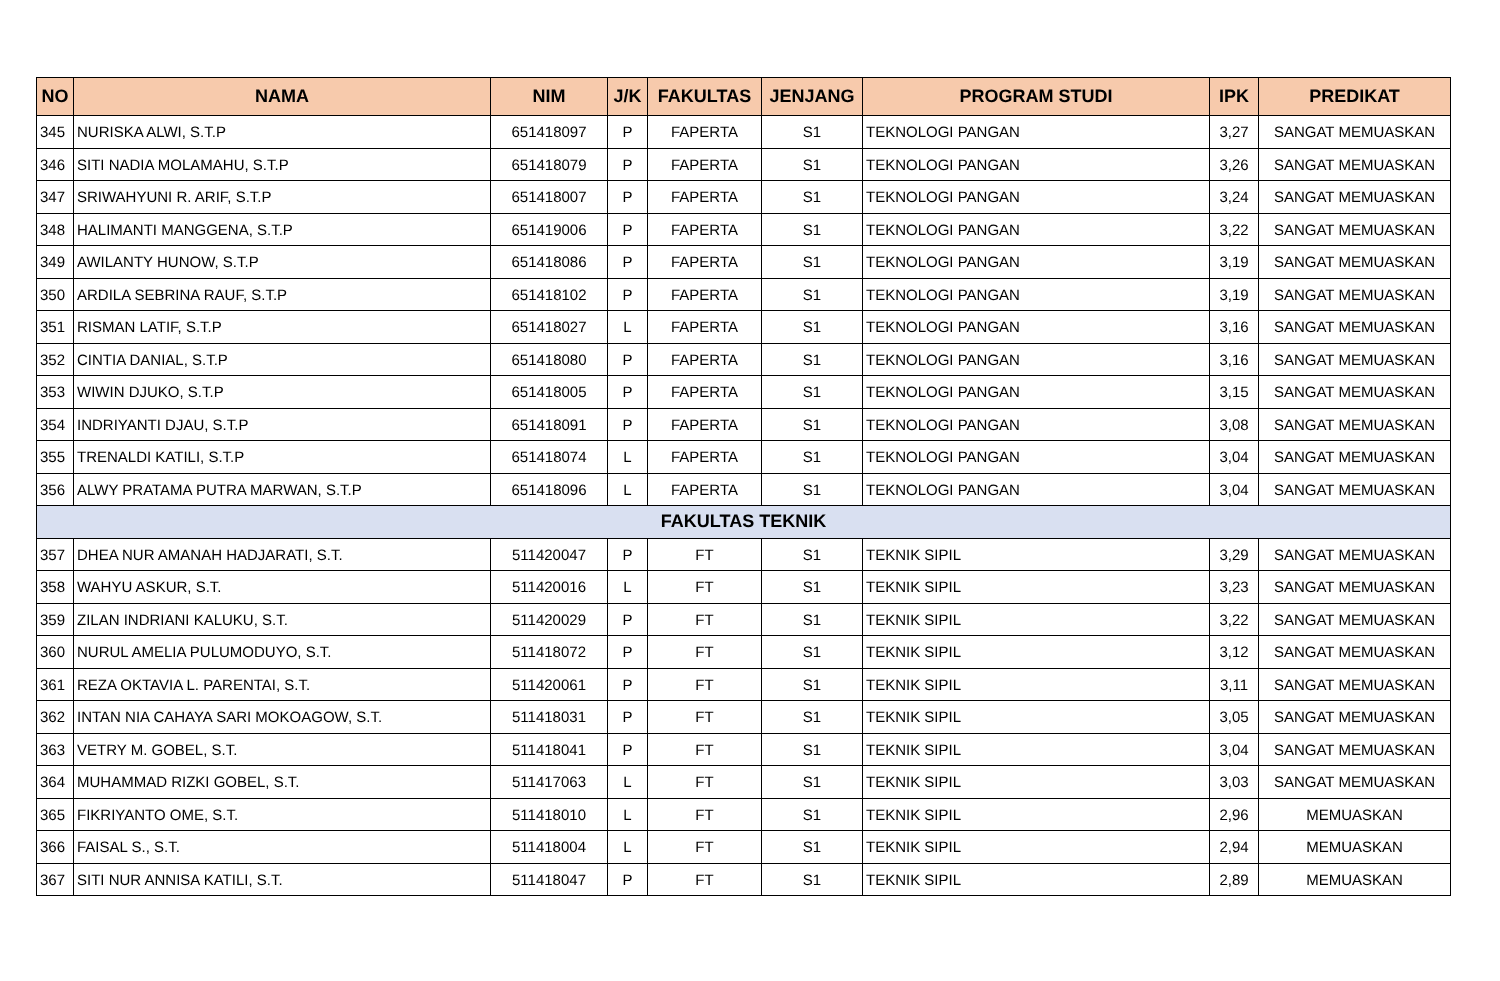| NO | NAMA | NIM | J/K | FAKULTAS | JENJANG | PROGRAM STUDI | IPK | PREDIKAT |
| --- | --- | --- | --- | --- | --- | --- | --- | --- |
| 345 | NURISKA ALWI, S.T.P | 651418097 | P | FAPERTA | S1 | TEKNOLOGI PANGAN | 3,27 | SANGAT MEMUASKAN |
| 346 | SITI NADIA MOLAMAHU, S.T.P | 651418079 | P | FAPERTA | S1 | TEKNOLOGI PANGAN | 3,26 | SANGAT MEMUASKAN |
| 347 | SRIWAHYUNI R. ARIF, S.T.P | 651418007 | P | FAPERTA | S1 | TEKNOLOGI PANGAN | 3,24 | SANGAT MEMUASKAN |
| 348 | HALIMANTI MANGGENA, S.T.P | 651419006 | P | FAPERTA | S1 | TEKNOLOGI PANGAN | 3,22 | SANGAT MEMUASKAN |
| 349 | AWILANTY HUNOW, S.T.P | 651418086 | P | FAPERTA | S1 | TEKNOLOGI PANGAN | 3,19 | SANGAT MEMUASKAN |
| 350 | ARDILA SEBRINA RAUF, S.T.P | 651418102 | P | FAPERTA | S1 | TEKNOLOGI PANGAN | 3,19 | SANGAT MEMUASKAN |
| 351 | RISMAN LATIF, S.T.P | 651418027 | L | FAPERTA | S1 | TEKNOLOGI PANGAN | 3,16 | SANGAT MEMUASKAN |
| 352 | CINTIA DANIAL, S.T.P | 651418080 | P | FAPERTA | S1 | TEKNOLOGI PANGAN | 3,16 | SANGAT MEMUASKAN |
| 353 | WIWIN DJUKO, S.T.P | 651418005 | P | FAPERTA | S1 | TEKNOLOGI PANGAN | 3,15 | SANGAT MEMUASKAN |
| 354 | INDRIYANTI DJAU, S.T.P | 651418091 | P | FAPERTA | S1 | TEKNOLOGI PANGAN | 3,08 | SANGAT MEMUASKAN |
| 355 | TRENALDI KATILI, S.T.P | 651418074 | L | FAPERTA | S1 | TEKNOLOGI PANGAN | 3,04 | SANGAT MEMUASKAN |
| 356 | ALWY PRATAMA PUTRA MARWAN, S.T.P | 651418096 | L | FAPERTA | S1 | TEKNOLOGI PANGAN | 3,04 | SANGAT MEMUASKAN |
| FAKULTAS TEKNIK | | | | | | | | |
| 357 | DHEA NUR AMANAH HADJARATI, S.T. | 511420047 | P | FT | S1 | TEKNIK SIPIL | 3,29 | SANGAT MEMUASKAN |
| 358 | WAHYU ASKUR, S.T. | 511420016 | L | FT | S1 | TEKNIK SIPIL | 3,23 | SANGAT MEMUASKAN |
| 359 | ZILAN INDRIANI KALUKU, S.T. | 511420029 | P | FT | S1 | TEKNIK SIPIL | 3,22 | SANGAT MEMUASKAN |
| 360 | NURUL AMELIA PULUMODUYO, S.T. | 511418072 | P | FT | S1 | TEKNIK SIPIL | 3,12 | SANGAT MEMUASKAN |
| 361 | REZA OKTAVIA L. PARENTAI, S.T. | 511420061 | P | FT | S1 | TEKNIK SIPIL | 3,11 | SANGAT MEMUASKAN |
| 362 | INTAN NIA CAHAYA SARI MOKOAGOW, S.T. | 511418031 | P | FT | S1 | TEKNIK SIPIL | 3,05 | SANGAT MEMUASKAN |
| 363 | VETRY M. GOBEL, S.T. | 511418041 | P | FT | S1 | TEKNIK SIPIL | 3,04 | SANGAT MEMUASKAN |
| 364 | MUHAMMAD RIZKI GOBEL, S.T. | 511417063 | L | FT | S1 | TEKNIK SIPIL | 3,03 | SANGAT MEMUASKAN |
| 365 | FIKRIYANTO OME, S.T. | 511418010 | L | FT | S1 | TEKNIK SIPIL | 2,96 | MEMUASKAN |
| 366 | FAISAL S., S.T. | 511418004 | L | FT | S1 | TEKNIK SIPIL | 2,94 | MEMUASKAN |
| 367 | SITI NUR ANNISA KATILI, S.T. | 511418047 | P | FT | S1 | TEKNIK SIPIL | 2,89 | MEMUASKAN |